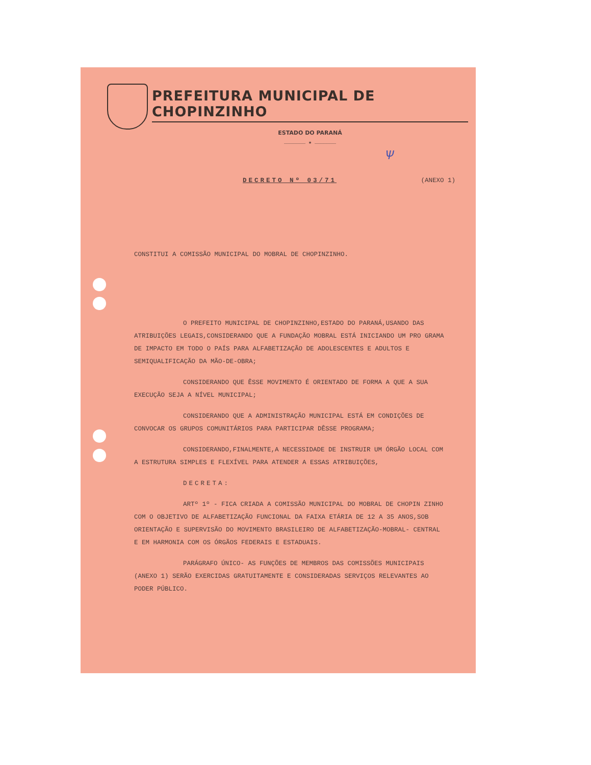PREFEITURA MUNICIPAL DE CHOPINZINHO
ESTADO DO PARANÁ
………………… ★ …………………
Ѱ
DECRETO Nº 03/71
(ANEXO 1)
CONSTITUI A COMISSÃO MUNICIPAL DO MOBRAL DE CHOPINZINHO.
O PREFEITO MUNICIPAL DE CHOPINZINHO,ESTADO DO PARANÁ,USANDO DAS ATRIBUIÇÕES LEGAIS,CONSIDERANDO QUE A FUNDAÇÃO MOBRAL ESTÁ INICIANDO UM PRO GRAMA DE IMPACTO EM TODO O PAÍS PARA ALFABETIZAÇÃO DE ADOLESCENTES E ADULTOS E SEMIQUALIFICAÇÃO DA MÃO-DE-OBRA;
CONSIDERANDO QUE ÊSSE MOVIMENTO É ORIENTADO DE FORMA A QUE A SUA EXECUÇÃO SEJA A NÍVEL MUNICIPAL;
CONSIDERANDO QUE A ADMINISTRAÇÃO MUNICIPAL ESTÁ EM CONDIÇÕES DE CONVOCAR OS GRUPOS COMUNITÁRIOS PARA PARTICIPAR DÊSSE PROGRAMA;
CONSIDERANDO,FINALMENTE,A NECESSIDADE DE INSTRUIR UM ÓRGÃO LOCAL COM A ESTRUTURA SIMPLES E FLEXÍVEL PARA ATENDER A ESSAS ATRIBUIÇÕES,
DECRETA:
ARTº 1º - FICA CRIADA A COMISSÃO MUNICIPAL DO MOBRAL DE CHOPIN ZINHO COM O OBJETIVO DE ALFABETIZAÇÃO FUNCIONAL DA FAIXA ETÁRIA DE 12 A 35 ANOS,SOB ORIENTAÇÃO E SUPERVISÃO DO MOVIMENTO BRASILEIRO DE ALFABETIZAÇÃO-MOBRAL- CENTRAL E EM HARMONIA COM OS ÓRGÃOS FEDERAIS E ESTADUAIS.
PARÁGRAFO ÚNICO- AS FUNÇÕES DE MEMBROS DAS COMISSÕES MUNICIPAIS (ANEXO 1) SERÃO EXERCIDAS GRATUITAMENTE E CONSIDERADAS SERVIÇOS RELEVANTES AO PODER PÚBLICO.